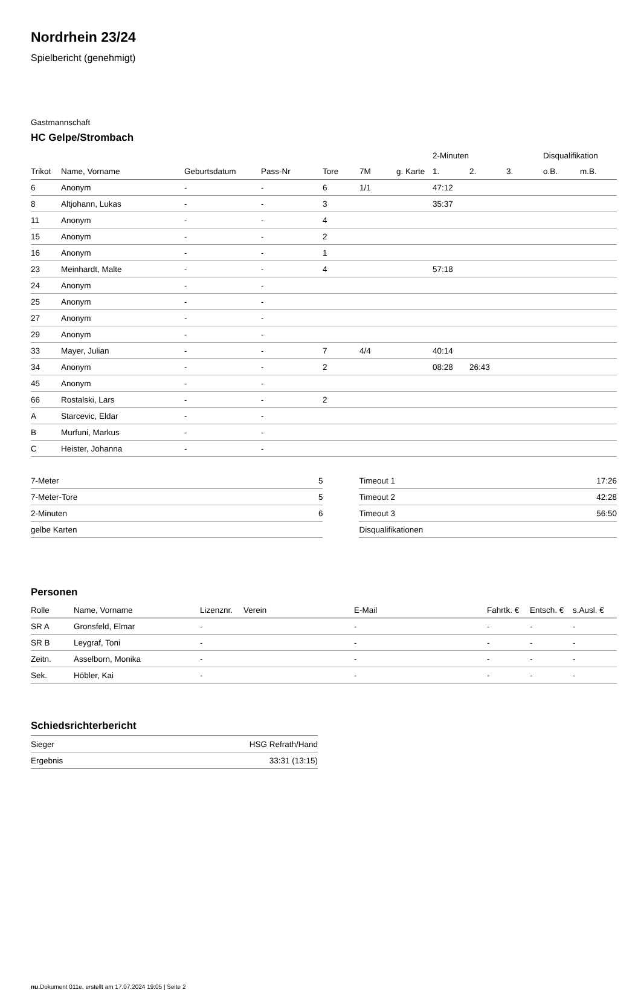Nordrhein 23/24
Spielbericht (genehmigt)
Gastmannschaft
HC Gelpe/Strombach
| | | | | | | | 2-Minuten | | | Disqualifikation | |
| --- | --- | --- | --- | --- | --- | --- | --- | --- | --- | --- | --- |
| Trikot | Name, Vorname | Geburtsdatum | Pass-Nr | Tore | 7M | g. Karte | 1. | 2. | 3. | o.B. | m.B. |
| 6 | Anonym | - | - | 6 | 1/1 | | 47:12 | | | | |
| 8 | Altjohann, Lukas | - | - | 3 | | | 35:37 | | | | |
| 11 | Anonym | - | - | 4 | | | | | | | |
| 15 | Anonym | - | - | 2 | | | | | | | |
| 16 | Anonym | - | - | 1 | | | | | | | |
| 23 | Meinhardt, Malte | - | - | 4 | | | 57:18 | | | | |
| 24 | Anonym | - | - | | | | | | | | |
| 25 | Anonym | - | - | | | | | | | | |
| 27 | Anonym | - | - | | | | | | | | |
| 29 | Anonym | - | - | | | | | | | | |
| 33 | Mayer, Julian | - | - | 7 | 4/4 | | 40:14 | | | | |
| 34 | Anonym | - | - | 2 | | | 08:28 | 26:43 | | | |
| 45 | Anonym | - | - | | | | | | | | |
| 66 | Rostalski, Lars | - | - | 2 | | | | | | | |
| A | Starcevic, Eldar | - | - | | | | | | | | |
| B | Murfuni, Markus | - | - | | | | | | | | |
| C | Heister, Johanna | - | - | | | | | | | | |
| 7-Meter | 5 |
| 7-Meter-Tore | 5 |
| 2-Minuten | 6 |
| gelbe Karten | |
| Timeout 1 | 17:26 |
| Timeout 2 | 42:28 |
| Timeout 3 | 56:50 |
| Disqualifikationen | |
Personen
| Rolle | Name, Vorname | Lizenznr. | Verein | E-Mail | Fahrtk. € | Entsch. € | s.Ausl. € |
| --- | --- | --- | --- | --- | --- | --- | --- |
| SR A | Gronsfeld, Elmar | - | | - | - | - | - |
| SR B | Leygraf, Toni | - | | - | - | - | - |
| Zeitn. | Asselborn, Monika | - | | - | - | - | - |
| Sek. | Höbler, Kai | - | | - | - | - | - |
Schiedsrichterbericht
| Sieger | HSG Refrath/Hand |
| Ergebnis | 33:31 (13:15) |
nu.Dokument 011e, erstellt am 17.07.2024 19:05 | Seite 2